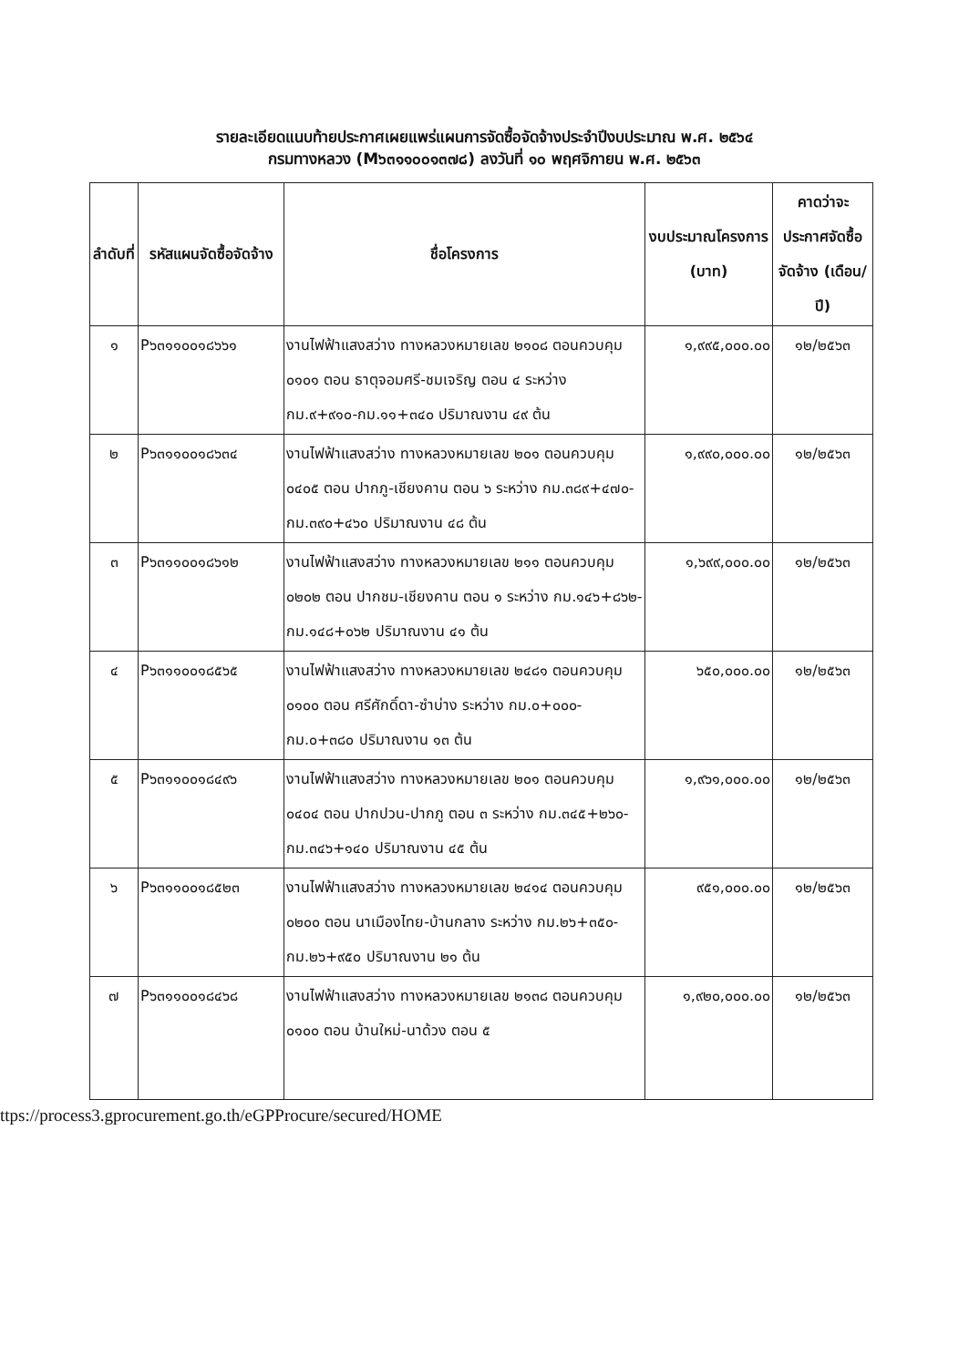รายละเอียดแนบท้ายประกาศเผยแพร่แผนการจัดซื้อจัดจ้างประจำปีงบประมาณ พ.ศ. ๒๕๖๔
กรมทางหลวง (M๖๓๑๑๐๐๑๓๗๘) ลงวันที่ ๑๐ พฤศจิกายน พ.ศ. ๒๕๖๓
| ลำดับที่ | รหัสแผนจัดซื้อจัดจ้าง | ชื่อโครงการ | งบประมาณโครงการ (บาท) | คาดว่าจะประกาศจัดซื้อจัดจ้าง (เดือน/ปี) |
| --- | --- | --- | --- | --- |
| ๑ | P๖๓๑๑๐๐๑๘๖๖๑ | งานไฟฟ้าแสงสว่าง ทางหลวงหมายเลข ๒๑๐๘ ตอนควบคุม ๐๑๐๑ ตอน ธาตุจอมศรี-ชมเจริญ ตอน ๔ ระหว่าง กม.๙+๙๑๐-กม.๑๑+๓๔๐ ปริมาณงาน ๔๙ ต้น | ๑,๙๙๕,๐๐๐.๐๐ | ๑๒/๒๕๖๓ |
| ๒ | P๖๓๑๑๐๐๑๘๖๓๔ | งานไฟฟ้าแสงสว่าง ทางหลวงหมายเลข ๒๐๑ ตอนควบคุม ๐๔๐๕ ตอน ปากภู-เชียงคาน ตอน ๖ ระหว่าง กม.๓๘๙+๔๗๐-กม.๓๙๐+๔๖๐ ปริมาณงาน ๔๘ ต้น | ๑,๙๙๐,๐๐๐.๐๐ | ๑๒/๒๕๖๓ |
| ๓ | P๖๓๑๑๐๐๑๘๖๑๒ | งานไฟฟ้าแสงสว่าง ทางหลวงหมายเลข ๒๑๑ ตอนควบคุม ๐๒๐๒ ตอน ปากชม-เชียงคาน ตอน ๑ ระหว่าง กม.๑๔๖+๘๖๒-กม.๑๔๘+๐๖๒ ปริมาณงาน ๔๑ ต้น | ๑,๖๙๙,๐๐๐.๐๐ | ๑๒/๒๕๖๓ |
| ๔ | P๖๓๑๑๐๐๑๘๕๖๕ | งานไฟฟ้าแสงสว่าง ทางหลวงหมายเลข ๒๔๘๑ ตอนควบคุม ๐๑๐๐ ตอน ศรีศักดิ์ดา-ซำบ่าง ระหว่าง กม.๐+๐๐๐-กม.๐+๓๘๐ ปริมาณงาน ๑๓ ต้น | ๖๕๐,๐๐๐.๐๐ | ๑๒/๒๕๖๓ |
| ๕ | P๖๓๑๑๐๐๑๘๔๙๖ | งานไฟฟ้าแสงสว่าง ทางหลวงหมายเลข ๒๐๑ ตอนควบคุม ๐๔๐๔ ตอน ปากปวน-ปากภู ตอน ๓ ระหว่าง กม.๓๔๕+๒๖๐-กม.๓๔๖+๑๔๐ ปริมาณงาน ๔๕ ต้น | ๑,๙๖๑,๐๐๐.๐๐ | ๑๒/๒๕๖๓ |
| ๖ | P๖๓๑๑๐๐๑๘๕๒๓ | งานไฟฟ้าแสงสว่าง ทางหลวงหมายเลข ๒๔๑๔ ตอนควบคุม ๐๒๐๐ ตอน นาเมืองไทย-บ้านกลาง ระหว่าง กม.๒๖+๓๕๐-กม.๒๖+๙๕๐ ปริมาณงาน ๒๑ ต้น | ๙๕๑,๐๐๐.๐๐ | ๑๒/๒๕๖๓ |
| ๗ | P๖๓๑๑๐๐๑๘๔๖๘ | งานไฟฟ้าแสงสว่าง ทางหลวงหมายเลข ๒๑๓๘ ตอนควบคุม ๐๑๐๐ ตอน บ้านใหม่-นาด้วง ตอน ๕ | ๑,๙๒๐,๐๐๐.๐๐ | ๑๒/๒๕๖๓ |
ttps://process3.gprocurement.go.th/eGPProcure/secured/HOME